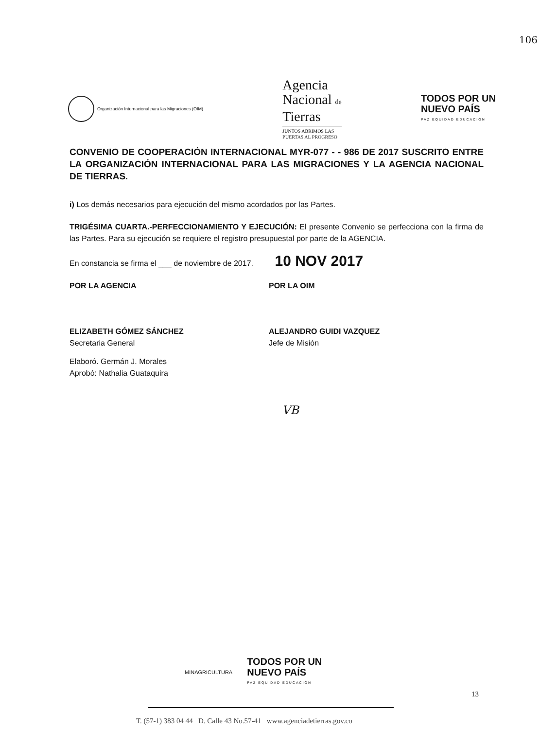106
Organización Internacional para las Migraciones (OIM)
Agencia
Nacional de
Tierras
JUNTOS ABRIMOS LAS
PUERTAS AL PROGRESO
TODOS POR UN
NUEVO PAÍS
PAZ EQUIDAD EDUCACIÓN
CONVENIO DE COOPERACIÓN INTERNACIONAL MYR-077 - - 986 DE 2017 SUSCRITO ENTRE LA ORGANIZACIÓN INTERNACIONAL PARA LAS MIGRACIONES Y LA AGENCIA NACIONAL DE TIERRAS.
i) Los demás necesarios para ejecución del mismo acordados por las Partes.
TRIGÉSIMA CUARTA.-PERFECCIONAMIENTO Y EJECUCIÓN: El presente Convenio se perfecciona con la firma de las Partes. Para su ejecución se requiere el registro presupuestal por parte de la AGENCIA.
En constancia se firma el ___ de noviembre de 2017. 10 NOV 2017
POR LA AGENCIA
ELIZABETH GÓMEZ SÁNCHEZ
Secretaria General
Elaboró. Germán J. Morales
Aprobó: Nathalia Guataquira
POR LA OIM
ALEJANDRO GUIDI VAZQUEZ
Jefe de Misión
VB
MINAGRICULTURA TODOS POR UN
NUEVO PAÍS
PAZ EQUIDAD EDUCACIÓN
13
T. (57-1) 383 04 44 D. Calle 43 No.57-41 www.agenciadetierras.gov.co